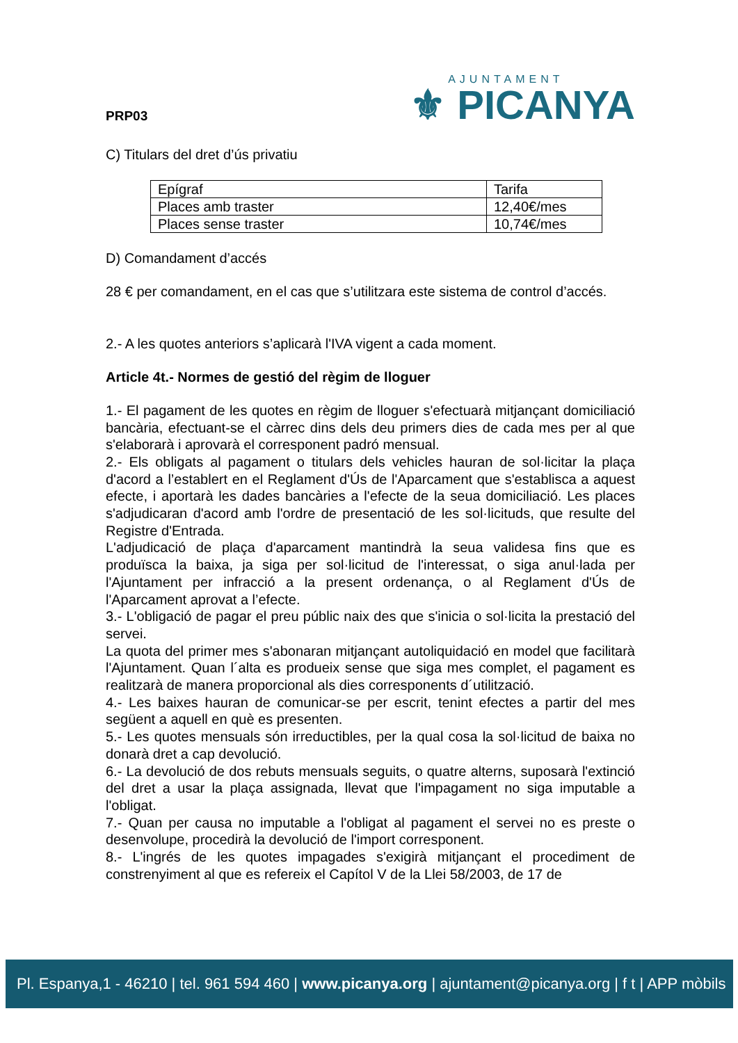PRP03
AJUNTAMENT
⚜ PICANYA
C) Titulars del dret d’ús privatiu
| Epígraf | Tarifa |
| Places amb traster | 12,40€/mes |
| Places sense traster | 10,74€/mes |
D) Comandament d’accés
28 € per comandament, en el cas que s’utilitzara este sistema de control d’accés.
2.- A les quotes anteriors s’aplicarà l'IVA vigent a cada moment.
Article 4t.- Normes de gestió del règim de lloguer
1.- El pagament de les quotes en règim de lloguer s'efectuarà mitjançant domiciliació bancària, efectuant-se el càrrec dins dels deu primers dies de cada mes per al que s'elaborarà i aprovarà el corresponent padró mensual.
2.- Els obligats al pagament o titulars dels vehicles hauran de sol·licitar la plaça d'acord a l’establert en el Reglament d'Ús de l'Aparcament que s'establisca a aquest efecte, i aportarà les dades bancàries a l'efecte de la seua domiciliació. Les places s'adjudicaran d'acord amb l'ordre de presentació de les sol·licituds, que resulte del Registre d'Entrada.
L'adjudicació de plaça d'aparcament mantindrà la seua validesa fins que es produïsca la baixa, ja siga per sol·licitud de l'interessat, o siga anul·lada per l'Ajuntament per infracció a la present ordenança, o al Reglament d'Ús de l'Aparcament aprovat a l’efecte.
3.- L'obligació de pagar el preu públic naix des que s'inicia o sol·licita la prestació del servei.
La quota del primer mes s'abonaran mitjançant autoliquidació en model que facilitarà l'Ajuntament. Quan l´alta es produeix sense que siga mes complet, el pagament es realitzarà de manera proporcional als dies corresponents d´utilització.
4.- Les baixes hauran de comunicar-se per escrit, tenint efectes a partir del mes següent a aquell en què es presenten.
5.- Les quotes mensuals són irreductibles, per la qual cosa la sol·licitud de baixa no donarà dret a cap devolució.
6.- La devolució de dos rebuts mensuals seguits, o quatre alterns, suposarà l'extinció del dret a usar la plaça assignada, llevat que l'impagament no siga imputable a l'obligat.
7.- Quan per causa no imputable a l'obligat al pagament el servei no es preste o desenvolupe, procedirà la devolució de l'import corresponent.
8.- L'ingrés de les quotes impagades s'exigirà mitjançant el procediment de constrenyiment al que es refereix el Capítol V de la Llei 58/2003, de 17 de
Pl. Espanya,1 - 46210 | tel. 961 594 460 | www.picanya.org | ajuntament@picanya.org | f t | APP mòbils